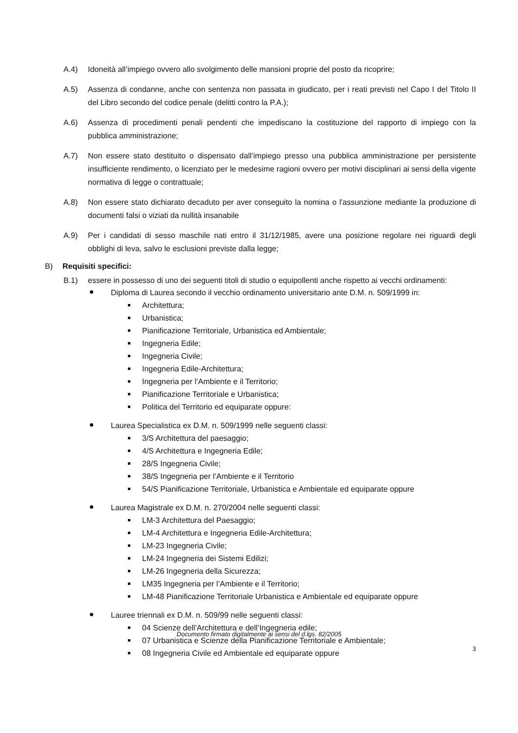A.4) Idoneità all’impiego ovvero allo svolgimento delle mansioni proprie del posto da ricoprire;
A.5) Assenza di condanne, anche con sentenza non passata in giudicato, per i reati previsti nel Capo I del Titolo II del Libro secondo del codice penale (delitti contro la P.A.);
A.6) Assenza di procedimenti penali pendenti che impediscano la costituzione del rapporto di impiego con la pubblica amministrazione;
A.7) Non essere stato destituito o dispensato dall’impiego presso una pubblica amministrazione per persistente insufficiente rendimento, o licenziato per le medesime ragioni ovvero per motivi disciplinari ai sensi della vigente normativa di legge o contrattuale;
A.8) Non essere stato dichiarato decaduto per aver conseguito la nomina o l'assunzione mediante la produzione di documenti falsi o viziati da nullità insanabile
A.9) Per i candidati di sesso maschile nati entro il 31/12/1985, avere una posizione regolare nei riguardi degli obblighi di leva, salvo le esclusioni previste dalla legge;
B) Requisiti specifici:
B.1) essere in possesso di uno dei seguenti titoli di studio o equipollenti anche rispetto ai vecchi ordinamenti:
Diploma di Laurea secondo il vecchio ordinamento universitario ante D.M. n. 509/1999 in:
Architettura;
Urbanistica;
Pianificazione Territoriale, Urbanistica ed Ambientale;
Ingegneria Edile;
Ingegneria Civile;
Ingegneria Edile-Architettura;
Ingegneria per l’Ambiente e il Territorio;
Pianificazione Territoriale e Urbanistica;
Politica del Territorio ed equiparate oppure:
Laurea Specialistica ex D.M. n. 509/1999 nelle seguenti classi:
3/S Architettura del paesaggio;
4/S Architettura e Ingegneria Edile;
28/S Ingegneria Civile;
38/S Ingegneria per l’Ambiente e il Territorio
54/S Pianificazione Territoriale, Urbanistica e Ambientale ed equiparate oppure
Laurea Magistrale ex D.M. n. 270/2004 nelle seguenti classi:
LM-3 Architettura del Paesaggio;
LM-4 Architettura e Ingegneria Edile-Architettura;
LM-23 Ingegneria Civile;
LM-24 Ingegneria dei Sistemi Edilizi;
LM-26 Ingegneria della Sicurezza;
LM35 Ingegneria per l’Ambiente e il Territorio;
LM-48 Pianificazione Territoriale Urbanistica e Ambientale ed equiparate oppure
Lauree triennali ex D.M. n. 509/99 nelle seguenti classi:
04 Scienze dell’Architettura e dell’Ingegneria edile;
07 Urbanistica e Scienze della Pianificazione Territoriale e Ambientale;
08 Ingegneria Civile ed Ambientale ed equiparate oppure
Documento firmato digitalmente ai sensi del d.lgs. 82/2005
3